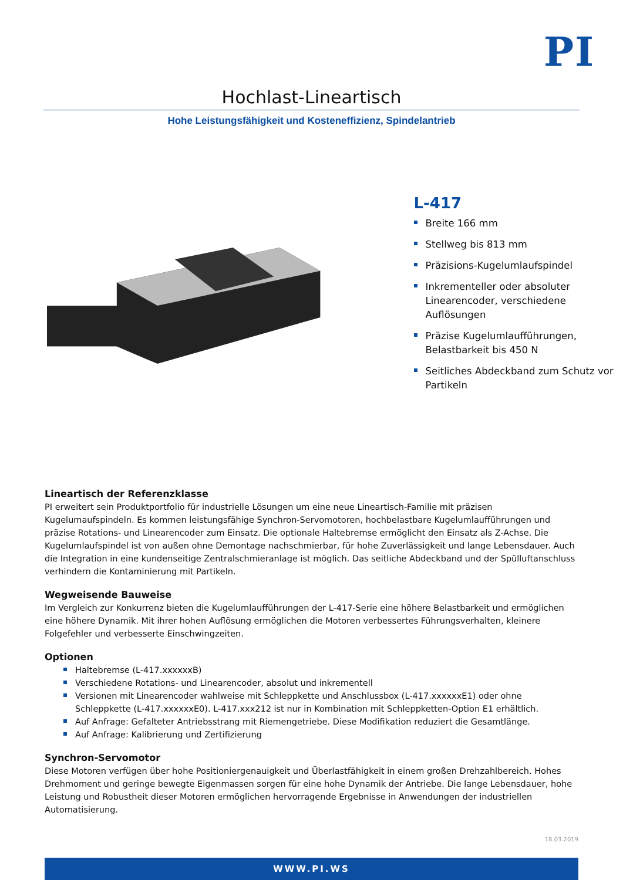PI
Hochlast-Lineartisch
Hohe Leistungsfähigkeit und Kosteneffizienz, Spindelantrieb
L-417
Breite 166 mm
Stellweg bis 813 mm
Präzisions-Kugelumlaufspindel
Inkrementeller oder absoluter Linearencoder, verschiedene Auflösungen
Präzise Kugelumlaufführungen, Belastbarkeit bis 450 N
Seitliches Abdeckband zum Schutz vor Partikeln
Lineartisch der Referenzklasse
PI erweitert sein Produktportfolio für industrielle Lösungen um eine neue Lineartisch-Familie mit präzisen Kugelumaufspindeln. Es kommen leistungsfähige Synchron-Servomotoren, hochbelastbare Kugelumlaufführungen und präzise Rotations- und Linearencoder zum Einsatz. Die optionale Haltebremse ermöglicht den Einsatz als Z-Achse. Die Kugelumlaufspindel ist von außen ohne Demontage nachschmierbar, für hohe Zuverlässigkeit und lange Lebensdauer. Auch die Integration in eine kundenseitige Zentralschmieranlage ist möglich. Das seitliche Abdeckband und der Spülluftanschluss verhindern die Kontaminierung mit Partikeln.
Wegweisende Bauweise
Im Vergleich zur Konkurrenz bieten die Kugelumlaufführungen der L-417-Serie eine höhere Belastbarkeit und ermöglichen eine höhere Dynamik. Mit ihrer hohen Auflösung ermöglichen die Motoren verbessertes Führungsverhalten, kleinere Folgefehler und verbesserte Einschwingzeiten.
Optionen
Haltebremse (L-417.xxxxxxB)
Verschiedene Rotations- und Linearencoder, absolut und inkrementell
Versionen mit Linearencoder wahlweise mit Schleppkette und Anschlussbox (L-417.xxxxxxE1) oder ohne Schleppkette (L-417.xxxxxxE0). L-417.xxx212 ist nur in Kombination mit Schleppketten-Option E1 erhältlich.
Auf Anfrage: Gefalteter Antriebsstrang mit Riemengetriebe. Diese Modifikation reduziert die Gesamtlänge.
Auf Anfrage: Kalibrierung und Zertifizierung
Synchron-Servomotor
Diese Motoren verfügen über hohe Positioniergenauigkeit und Überlastfähigkeit in einem großen Drehzahlbereich. Hohes Drehmoment und geringe bewegte Eigenmassen sorgen für eine hohe Dynamik der Antriebe. Die lange Lebensdauer, hohe Leistung und Robustheit dieser Motoren ermöglichen hervorragende Ergebnisse in Anwendungen der industriellen Automatisierung.
18.03.2019
WWW.PI.WS